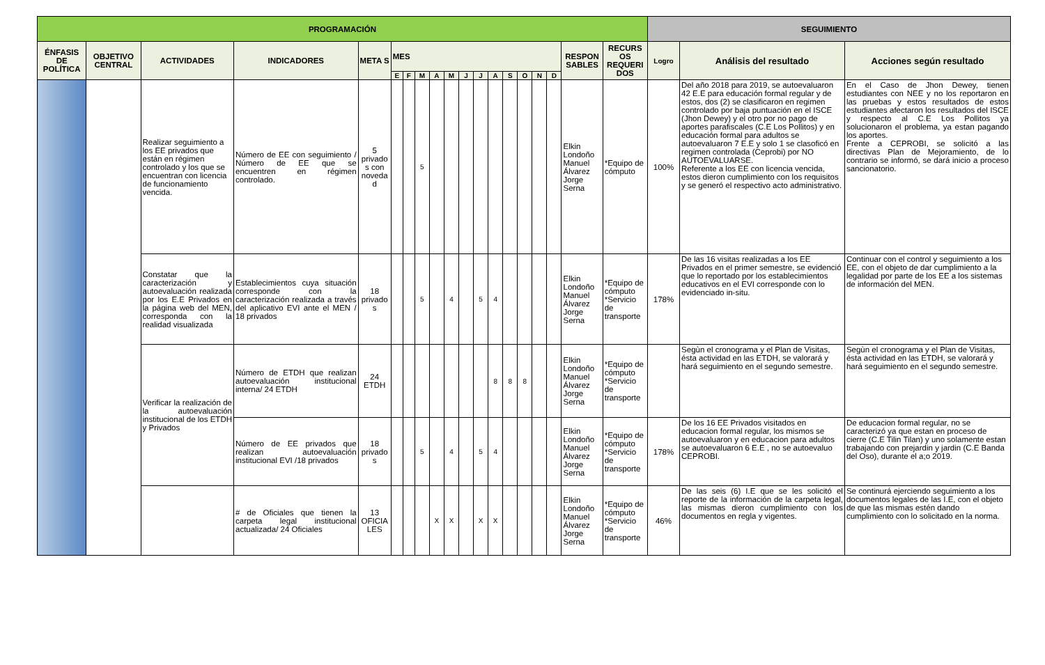| PROGRAMACIÓN | | | | | | | | | | | | | | | | | | | SEGUIMIENTO | | |
| --- | --- | --- | --- | --- | --- | --- | --- | --- | --- | --- | --- | --- | --- | --- | --- | --- | --- | --- | --- | --- | --- |
| ÉNFASIS DE POLÍTICA | OBJETIVO CENTRAL | ACTIVIDADES | INDICADORES | META S | MES | | | | | | | | | | | | RESPON SABLES | RECURS OS REQUERI DOS | Logro | Análisis del resultado | Acciones según resultado |
| | | | | | E | F | M | A | M | J | J | A | S | O | N | D | | | | | |
| | | Realizar seguimiento a los EE privados que están en régimen controlado y los que se encuentran con licencia de funcionamiento vencida. | Número de EE con seguimiento / Número de EE que se encuentren en régimen controlado. | 5 privado s con noveda d | | | 5 | | | | | | | | | | Elkin Londoño Manuel Álvarez Jorge Serna | *Equipo de cómputo | 100% | Del año 2018 para 2019, se autoevaluaron 42 E.E para educación formal regular y de estos, dos (2) se clasificaron en regimen controlado por baja puntuación en el ISCE (Jhon Dewey) y el otro por no pago de aportes parafiscales (C.E Los Pollitos) y en educación formal para adultos se autoevaluaron 7 E.E y solo 1 se clasoficó en regimen controlada (Ceprobi) por NO AUTOEVALUARSE. Referente a los EE con licencia vencida, estos dieron cumplimiento con los requisitos y se generó el respectivo acto administrativo. | En el Caso de Jhon Dewey, tienen estudiantes con NEE y no los reportaron en las pruebas y estos resultados de estos estudiantes afectaron los resultados del ISCE y respecto al C.E Los Pollitos ya solucionaron el problema, ya estan pagando los aportes. Frente a CEPROBI, se solicitó a las directivas Plan de Mejoramiento, de lo contrario se informó, se dará inicio a proceso sancionatorio. |
| | | Constatar que la caracterización y autoevaluación realizada por los E.E Privados en la página web del MEN, corresponda con la realidad visualizada | Establecimientos cuya situación corresponde con la caracterización realizada a través del aplicativo EVI ante el MEN / 18 privados | 18 privado s | | | 5 | | 4 | | 5 | 4 | | | | | Elkin Londoño Manuel Álvarez Jorge Serna | *Equipo de cómputo *Servicio de transporte | 178% | De las 16 visitas realizadas a los EE Privados en el primer semestre, se evidenció que lo reportado por los establecimientos educativos en el EVI corresponde con lo evidenciado in-situ. | Continuar con el control y seguimiento a los EE, con el objeto de dar cumplimiento a la legalidad por parte de los EE a los sistemas de información del MEN. |
| | | Verificar la realización de la autoevaluación institucional de los ETDH y Privados | Número de ETDH que realizan autoevaluación institucional interna/ 24 ETDH | 24 ETDH | | | | | | | | 8 | 8 | 8 | | | Elkin Londoño Manuel Álvarez Jorge Serna | *Equipo de cómputo *Servicio de transporte | | Segùn el cronograma y el Plan de Visitas, ésta actividad en las ETDH, se valorará y hará seguimiento en el segundo semestre. | Segùn el cronograma y el Plan de Visitas, ésta actividad en las ETDH, se valorará y hará seguimiento en el segundo semestre. |
| | | | Número de EE privados que realizan autoevaluación institucional EVI /18 privados | 18 privado s | | | 5 | | 4 | | 5 | 4 | | | | | Elkin Londoño Manuel Álvarez Jorge Serna | *Equipo de cómputo *Servicio de transporte | 178% | De los 16 EE Privados visitados en educacion formal regular, los mismos se autoevaluaron y en educacion para adultos se autoevaluaron 6 E.E , no se autoevaluo CEPROBI. | De educacion formal regular, no se caracterizó ya que estan en proceso de cierre (C.E Tilin Tilan) y uno solamente estan trabajando con prejardin y jardin (C.E Banda del Oso), durante el a;o 2019. |
| | | | # de Oficiales que tienen la carpeta legal institucional actualizada/ 24 Oficiales | 13 OFICIA LES | | | | X | X | | X | X | | | | | Elkin Londoño Manuel Álvarez Jorge Serna | *Equipo de cómputo *Servicio de transporte | 46% | De las seis (6) I.E que se les solicitó el reporte de la información de la carpeta legal, las mismas dieron cumplimiento con los documentos en regla y vigentes. | Se continurá ejerciendo seguimiento a los documentos legales de las I.E, con el objeto de que las mismas estén dando cumplimiento con lo solicitado en la norma. |